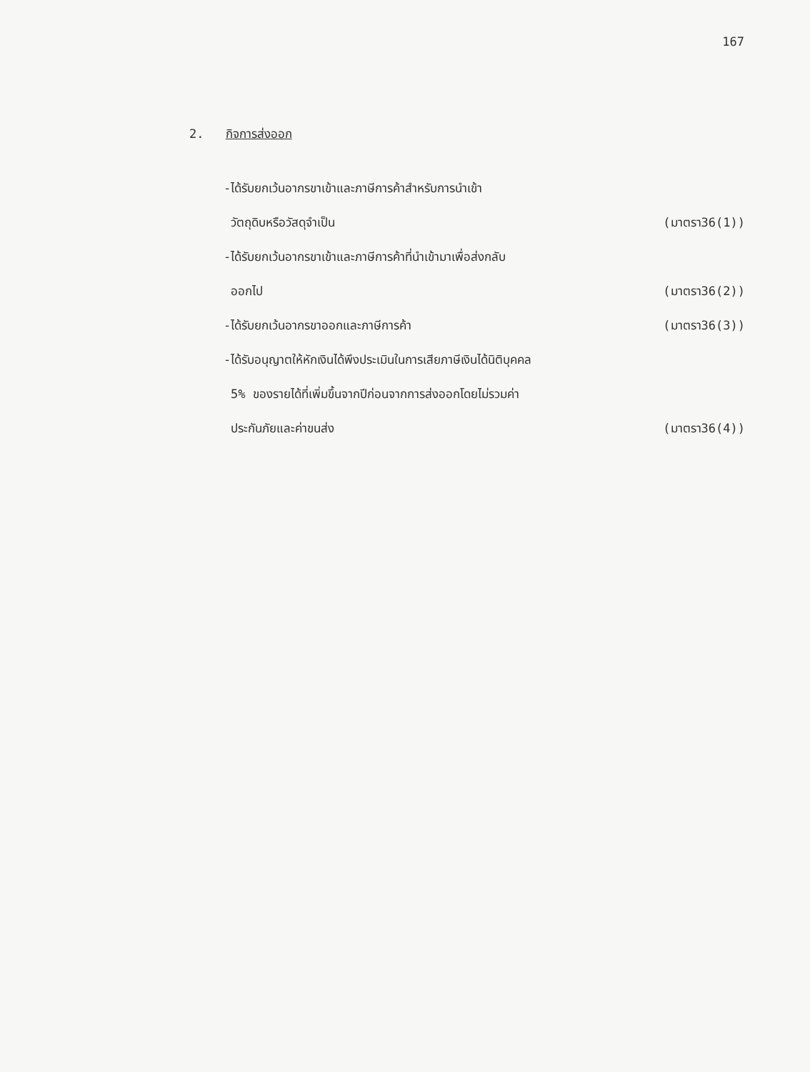167
2. กิจการส่งออก
-ได้รับยกเว้นอากรขาเข้าและภาษีการค้าสำหรับการนำเข้า
วัตถุดิบหรือวัสดุจำเป็น (มาตรา36(1))
-ได้รับยกเว้นอากรขาเข้าและภาษีการค้าที่นำเข้ามาเพื่อส่งกลับ
ออกไป (มาตรา36(2))
-ได้รับยกเว้นอากรขาออกและภาษีการค้า (มาตรา36(3))
-ได้รับอนุญาตให้หักเงินได้พึงประเมินในการเสียภาษีเงินได้นิติบุคคล
5% ของรายได้ที่เพิ่มขึ้นจากปีก่อนจากการส่งออกโดยไม่รวมค่า
ประกันภัยและค่าขนส่ง (มาตรา36(4))